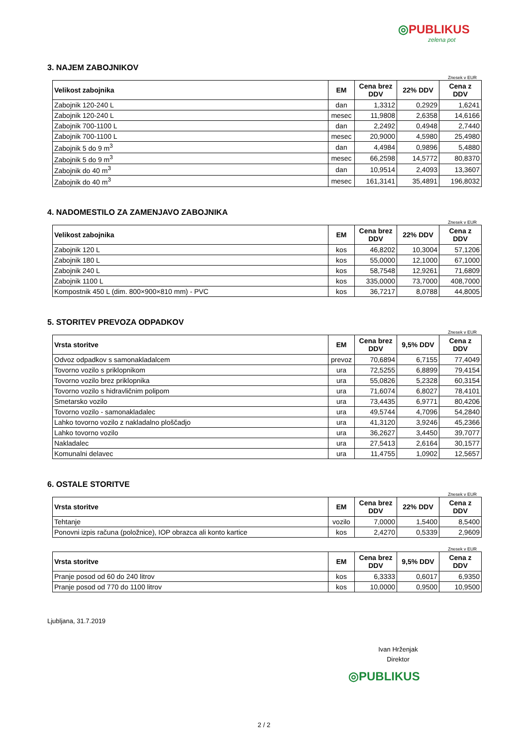◎PUBLIKUS
zelena pot
3. NAJEM ZABOJNIKOV
Znesek v EUR
| Velikost zabojnika | EM | Cena brez DDV | 22% DDV | Cena z DDV |
| --- | --- | --- | --- | --- |
| Zabojnik 120-240 L | dan | 1,3312 | 0,2929 | 1,6241 |
| Zabojnik 120-240 L | mesec | 11,9808 | 2,6358 | 14,6166 |
| Zabojnik 700-1100 L | dan | 2,2492 | 0,4948 | 2,7440 |
| Zabojnik 700-1100 L | mesec | 20,9000 | 4,5980 | 25,4980 |
| Zabojnik 5 do 9 m<sup>3</sup> | dan | 4,4984 | 0,9896 | 5,4880 |
| Zabojnik 5 do 9 m<sup>3</sup> | mesec | 66,2598 | 14,5772 | 80,8370 |
| Zabojnik do 40 m<sup>3</sup> | dan | 10,9514 | 2,4093 | 13,3607 |
| Zabojnik do 40 m<sup>3</sup> | mesec | 161,3141 | 35,4891 | 196,8032 |
4. NADOMESTILO ZA ZAMENJAVO ZABOJNIKA
Znesek v EUR
| Velikost zabojnika | EM | Cena brez DDV | 22% DDV | Cena z DDV |
| --- | --- | --- | --- | --- |
| Zabojnik 120 L | kos | 46,8202 | 10,3004 | 57,1206 |
| Zabojnik 180 L | kos | 55,0000 | 12,1000 | 67,1000 |
| Zabojnik 240 L | kos | 58,7548 | 12,9261 | 71,6809 |
| Zabojnik 1100 L | kos | 335,0000 | 73,7000 | 408,7000 |
| Kompostnik 450 L (dim. 800×900×810 mm) - PVC | kos | 36,7217 | 8,0788 | 44,8005 |
5. STORITEV PREVOZA ODPADKOV
Znesek v EUR
| Vrsta storitve | EM | Cena brez DDV | 9,5% DDV | Cena z DDV |
| --- | --- | --- | --- | --- |
| Odvoz odpadkov s samonakladalcem | prevoz | 70,6894 | 6,7155 | 77,4049 |
| Tovorno vozilo s priklopnikom | ura | 72,5255 | 6,8899 | 79,4154 |
| Tovorno vozilo brez priklopnika | ura | 55,0826 | 5,2328 | 60,3154 |
| Tovorno vozilo s hidravličnim polipom | ura | 71,6074 | 6,8027 | 78,4101 |
| Smetarsko vozilo | ura | 73,4435 | 6,9771 | 80,4206 |
| Tovorno vozilo - samonakladalec | ura | 49,5744 | 4,7096 | 54,2840 |
| Lahko tovorno vozilo z nakladalno ploščadjo | ura | 41,3120 | 3,9246 | 45,2366 |
| Lahko tovorno vozilo | ura | 36,2627 | 3,4450 | 39,7077 |
| Nakladalec | ura | 27,5413 | 2,6164 | 30,1577 |
| Komunalni delavec | ura | 11,4755 | 1,0902 | 12,5657 |
6. OSTALE STORITVE
Znesek v EUR
| Vrsta storitve | EM | Cena brez DDV | 22% DDV | Cena z DDV |
| --- | --- | --- | --- | --- |
| Tehtanje | vozilo | 7,0000 | 1,5400 | 8,5400 |
| Ponovni izpis računa (položnice), IOP obrazca ali konto kartice | kos | 2,4270 | 0,5339 | 2,9609 |
Znesek v EUR
| Vrsta storitve | EM | Cena brez DDV | 9,5% DDV | Cena z DDV |
| --- | --- | --- | --- | --- |
| Pranje posod od 60 do 240 litrov | kos | 6,3333 | 0,6017 | 6,9350 |
| Pranje posod od 770 do 1100 litrov | kos | 10,0000 | 0,9500 | 10,9500 |
Ljubljana, 31.7.2019
Ivan Hrženjak
Direktor
◎PUBLIKUS
2 / 2